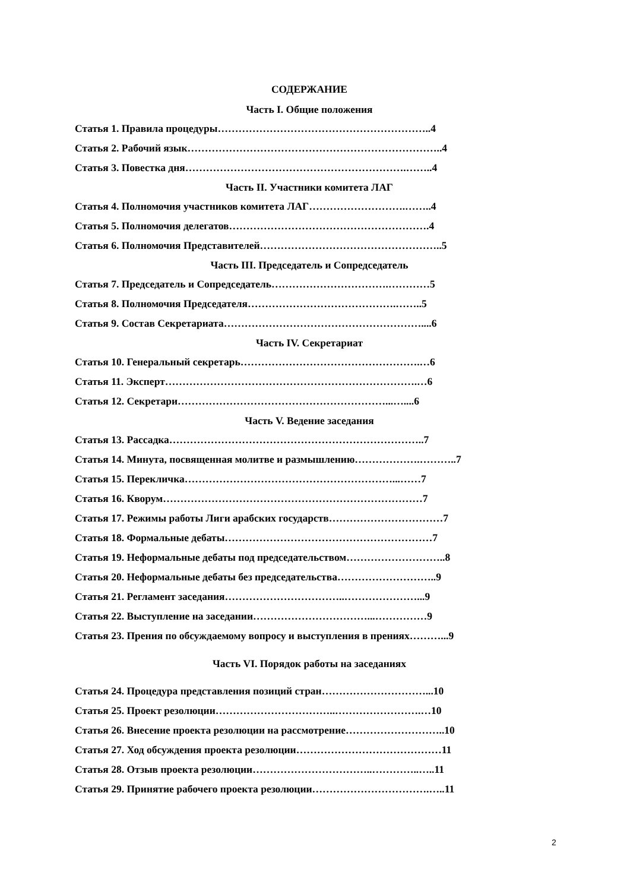СОДЕРЖАНИЕ
Часть I. Общие положения
Статья 1. Правила процедуры……………………………………………………..4
Статья 2. Рабочий язык………………………………………………………………..4
Статья 3. Повестка дня……………………………………………………….……..4
Часть II. Участники комитета ЛАГ
Статья 4. Полномочия участников комитета ЛАГ……………………….……..4
Статья 5. Полномочия делегатов………………………………………………….4
Статья 6. Полномочия Представителей……………………………………………..5
Часть III. Председатель и Сопредседатель
Статья 7. Председатель и Сопредседатель…………………………….…………5
Статья 8. Полномочия Председателя…………………………………….……..5
Статья 9. Состав Секретариата…………………………………………………....6
Часть IV. Секретариат
Статья 10. Генеральный секретарь…………………………………………….…6
Статья 11. Эксперт……………………………………………………………….…6
Статья 12. Секретари……………………………………………………...…....6
Часть V. Ведение заседания
Статья 13. Рассадка………………………………………………………………..7
Статья 14. Минута, посвященная молитве и размышлению……………….………..7
Статья 15. Перекличка……………………………………………………...……7
Статья 16. Кворум…………………………………………………………………7
Статья 17. Режимы работы Лиги арабских государств……………………………7
Статья 18. Формальные дебаты……………………………………………………7
Статья 19. Неформальные дебаты под председательством………………………..8
Статья 20. Неформальные дебаты без председательства………………………..9
Статья 21. Регламент заседания……………………………..…………………...9
Статья 22. Выступление на заседании……………………………...……………9
Статья 23. Прения по обсуждаемому вопросу и выступления в прениях………...9
Часть VI. Порядок работы на заседаниях
Статья 24. Процедура представления позиций стран…………………………...10
Статья 25. Проект резолюции……………………………..…………………….…10
Статья 26. Внесение проекта резолюции на рассмотрение………………………..10
Статья 27. Ход обсуждения проекта резолюции……………………………………11
Статья 28. Отзыв проекта резолюции……………………………..…………..…..11
Статья 29. Принятие рабочего проекта резолюции…………………………….…..11
2